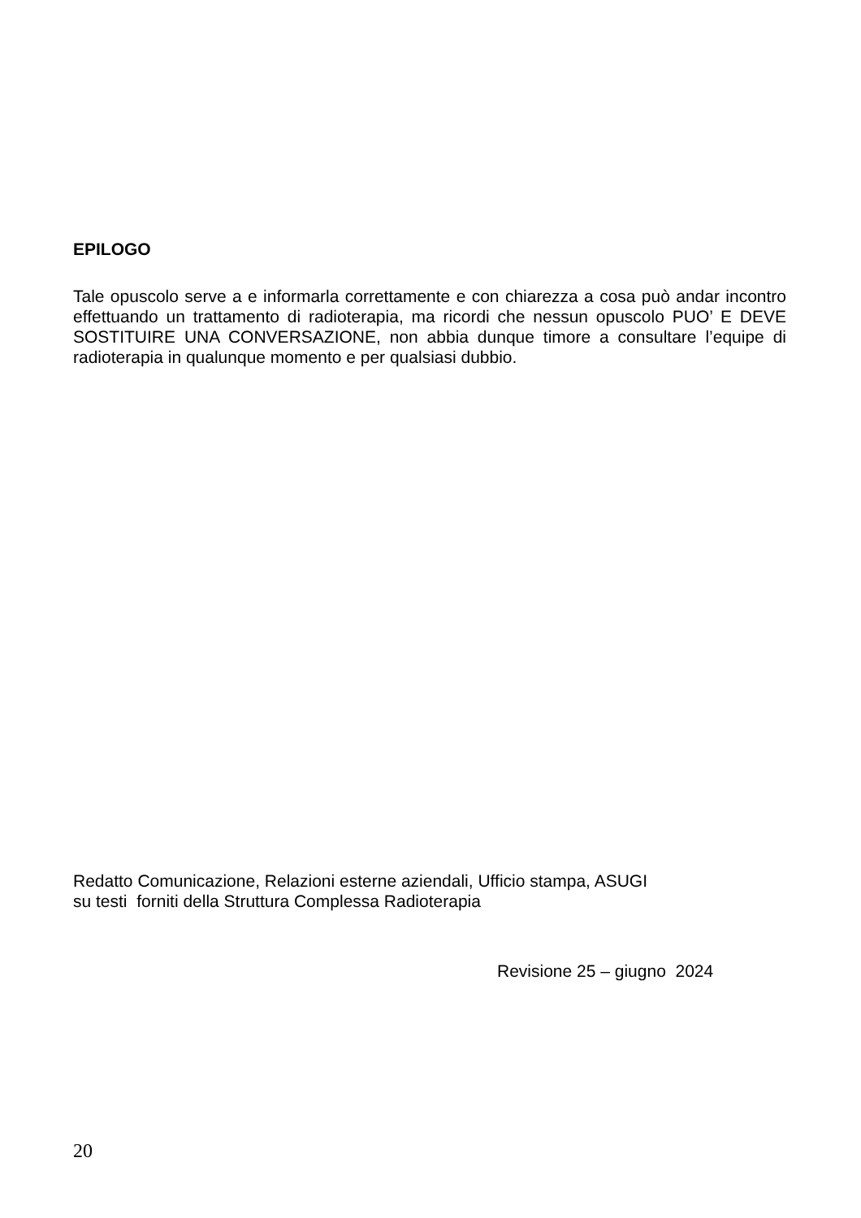EPILOGO
Tale opuscolo serve a e informarla correttamente e con chiarezza a cosa può andar incontro effettuando un trattamento di radioterapia, ma ricordi che nessun opuscolo PUO’ E DEVE SOSTITUIRE UNA CONVERSAZIONE, non abbia dunque timore a consultare l’equipe di radioterapia in qualunque momento e per qualsiasi dubbio.
Redatto Comunicazione, Relazioni esterne aziendali, Ufficio stampa, ASUGI
su testi forniti della Struttura Complessa Radioterapia
Revisione 25 – giugno 2024
20